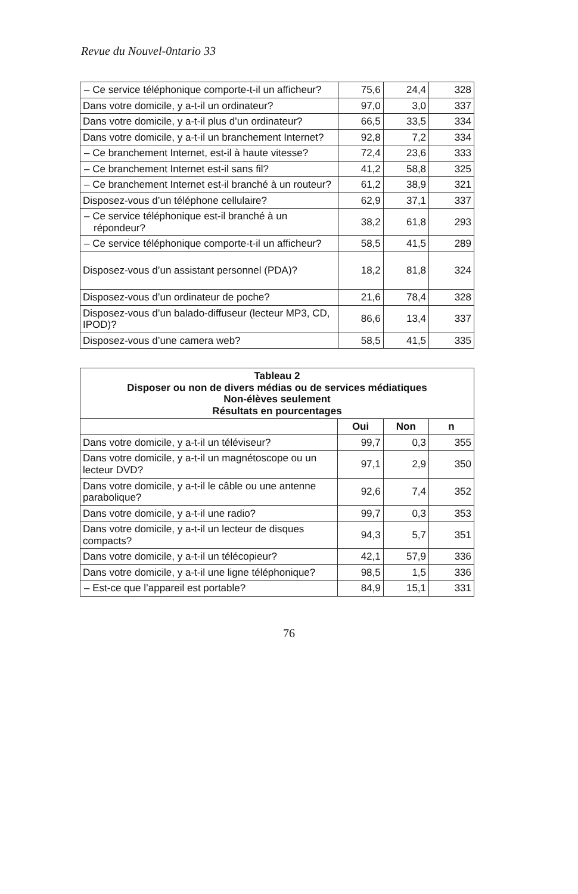Revue du Nouvel-0ntario 33
| – Ce service téléphonique comporte-t-il un afficheur? | 75,6 | 24,4 | 328 |
| Dans votre domicile, y a-t-il un ordinateur? | 97,0 | 3,0 | 337 |
| Dans votre domicile, y a-t-il plus d’un ordinateur? | 66,5 | 33,5 | 334 |
| Dans votre domicile, y a-t-il un branchement Internet? | 92,8 | 7,2 | 334 |
| – Ce branchement Internet, est-il à haute vitesse? | 72,4 | 23,6 | 333 |
| – Ce branchement Internet est-il sans fil? | 41,2 | 58,8 | 325 |
| – Ce branchement Internet est-il branché à un routeur? | 61,2 | 38,9 | 321 |
| Disposez-vous d’un téléphone cellulaire? | 62,9 | 37,1 | 337 |
| – Ce service téléphonique est-il branché à un répondeur? | 38,2 | 61,8 | 293 |
| – Ce service téléphonique comporte-t-il un afficheur? | 58,5 | 41,5 | 289 |
| Disposez-vous d’un assistant personnel (PDA)? | 18,2 | 81,8 | 324 |
| Disposez-vous d’un ordinateur de poche? | 21,6 | 78,4 | 328 |
| Disposez-vous d’un balado-diffuseur (lecteur MP3, CD, IPOD)? | 86,6 | 13,4 | 337 |
| Disposez-vous d’une camera web? | 58,5 | 41,5 | 335 |
| Tableau 2 Disposer ou non de divers médias ou de services médiatiques Non-élèves seulement Résultats en pourcentages | | | |
| --- | --- | --- | --- |
| | Oui | Non | n |
| Dans votre domicile, y a-t-il un téléviseur? | 99,7 | 0,3 | 355 |
| Dans votre domicile, y a-t-il un magnétoscope ou un lecteur DVD? | 97,1 | 2,9 | 350 |
| Dans votre domicile, y a-t-il le câble ou une antenne parabolique? | 92,6 | 7,4 | 352 |
| Dans votre domicile, y a-t-il une radio? | 99,7 | 0,3 | 353 |
| Dans votre domicile, y a-t-il un lecteur de disques compacts? | 94,3 | 5,7 | 351 |
| Dans votre domicile, y a-t-il un télécopieur? | 42,1 | 57,9 | 336 |
| Dans votre domicile, y a-t-il une ligne téléphonique? | 98,5 | 1,5 | 336 |
| – Est-ce que l’appareil est portable? | 84,9 | 15,1 | 331 |
76